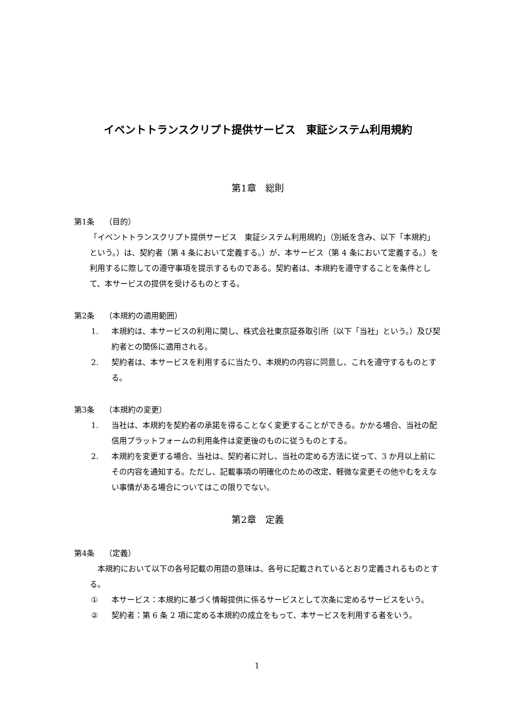イベントトランスクリプト提供サービス　東証システム利用規約
第1章　総則
第1条　 （目的）
「イベントトランスクリプト提供サービス　東証システム利用規約」（別紙を含み、以下「本規約」という。）は、契約者（第 4 条において定義する。）が、本サービス（第 4 条において定義する。）を利用するに際しての遵守事項を提示するものである。契約者は、本規約を遵守することを条件として、本サービスの提供を受けるものとする。
第2条　 （本規約の適用範囲）
1. 本規約は、本サービスの利用に関し、株式会社東京証券取引所（以下「当社」という。）及び契約者との関係に適用される。
2. 契約者は、本サービスを利用するに当たり、本規約の内容に同意し、これを遵守するものとする。
第3条　 （本規約の変更）
1. 当社は、本規約を契約者の承諾を得ることなく変更することができる。かかる場合、当社の配信用プラットフォームの利用条件は変更後のものに従うものとする。
2. 本規約を変更する場合、当社は、契約者に対し、当社の定める方法に従って、3 か月以上前にその内容を通知する。ただし、記載事項の明確化のための改定、軽微な変更その他やむをえない事情がある場合についてはこの限りでない。
第2章　定義
第4条　 （定義）
本規約において以下の各号記載の用語の意味は、各号に記載されているとおり定義されるものとする。
① 本サービス：本規約に基づく情報提供に係るサービスとして次条に定めるサービスをいう。
② 契約者：第 6 条 2 項に定める本規約の成立をもって、本サービスを利用する者をいう。
1